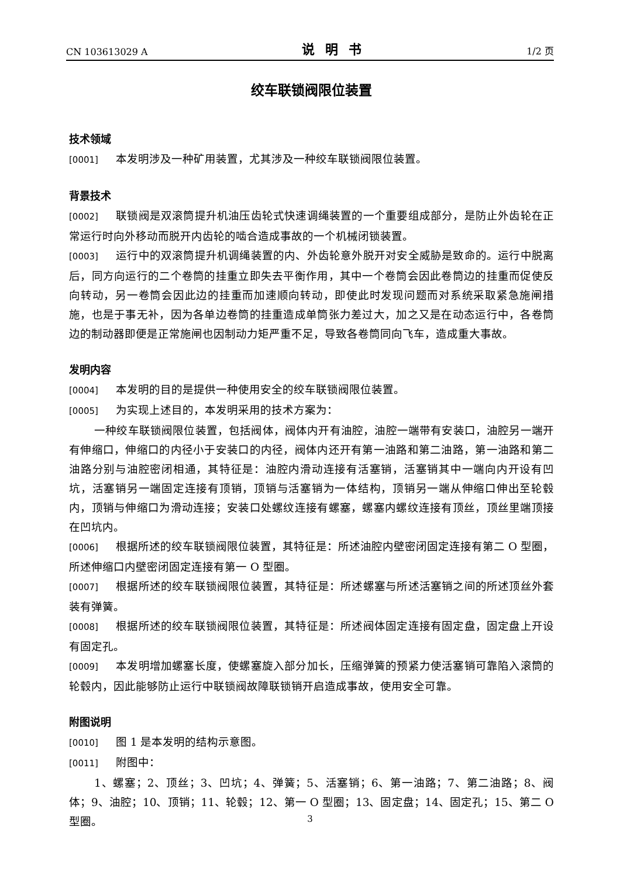CN 103613029 A 说明书 1/2 页
绞车联锁阀限位装置
技术领域
[0001] 本发明涉及一种矿用装置，尤其涉及一种绞车联锁阀限位装置。
背景技术
[0002] 联锁阀是双滚筒提升机油压齿轮式快速调绳装置的一个重要组成部分，是防止外齿轮在正常运行时向外移动而脱开内齿轮的啮合造成事故的一个机械闭锁装置。
[0003] 运行中的双滚筒提升机调绳装置的内、外齿轮意外脱开对安全威胁是致命的。运行中脱离后，同方向运行的二个卷筒的挂重立即失去平衡作用，其中一个卷筒会因此卷筒边的挂重而促使反向转动，另一卷筒会因此边的挂重而加速顺向转动，即使此时发现问题而对系统采取紧急施闸措施，也是于事无补，因为各单边卷筒的挂重造成单筒张力差过大，加之又是在动态运行中，各卷筒边的制动器即便是正常施闸也因制动力矩严重不足，导致各卷筒同向飞车，造成重大事故。
发明内容
[0004] 本发明的目的是提供一种使用安全的绞车联锁阀限位装置。
[0005] 为实现上述目的，本发明采用的技术方案为：
一种绞车联锁阀限位装置，包括阀体，阀体内开有油腔，油腔一端带有安装口，油腔另一端开有伸缩口，伸缩口的内径小于安装口的内径，阀体内还开有第一油路和第二油路，第一油路和第二油路分别与油腔密闭相通，其特征是：油腔内滑动连接有活塞销，活塞销其中一端向内开设有凹坑，活塞销另一端固定连接有顶销，顶销与活塞销为一体结构，顶销另一端从伸缩口伸出至轮毂内，顶销与伸缩口为滑动连接；安装口处螺纹连接有螺塞，螺塞内螺纹连接有顶丝，顶丝里端顶接在凹坑内。
[0006] 根据所述的绞车联锁阀限位装置，其特征是：所述油腔内壁密闭固定连接有第二 O 型圈，所述伸缩口内壁密闭固定连接有第一 O 型圈。
[0007] 根据所述的绞车联锁阀限位装置，其特征是：所述螺塞与所述活塞销之间的所述顶丝外套装有弹簧。
[0008] 根据所述的绞车联锁阀限位装置，其特征是：所述阀体固定连接有固定盘，固定盘上开设有固定孔。
[0009] 本发明增加螺塞长度，使螺塞旋入部分加长，压缩弹簧的预紧力使活塞销可靠陷入滚筒的轮毂内，因此能够防止运行中联锁阀故障联锁销开启造成事故，使用安全可靠。
附图说明
[0010] 图 1 是本发明的结构示意图。
[0011] 附图中：
1、螺塞；2、顶丝；3、凹坑；4、弹簧；5、活塞销；6、第一油路；7、第二油路；8、阀体；9、油腔；10、顶销；11、轮毂；12、第一 O 型圈；13、固定盘；14、固定孔；15、第二 O 型圈。
3